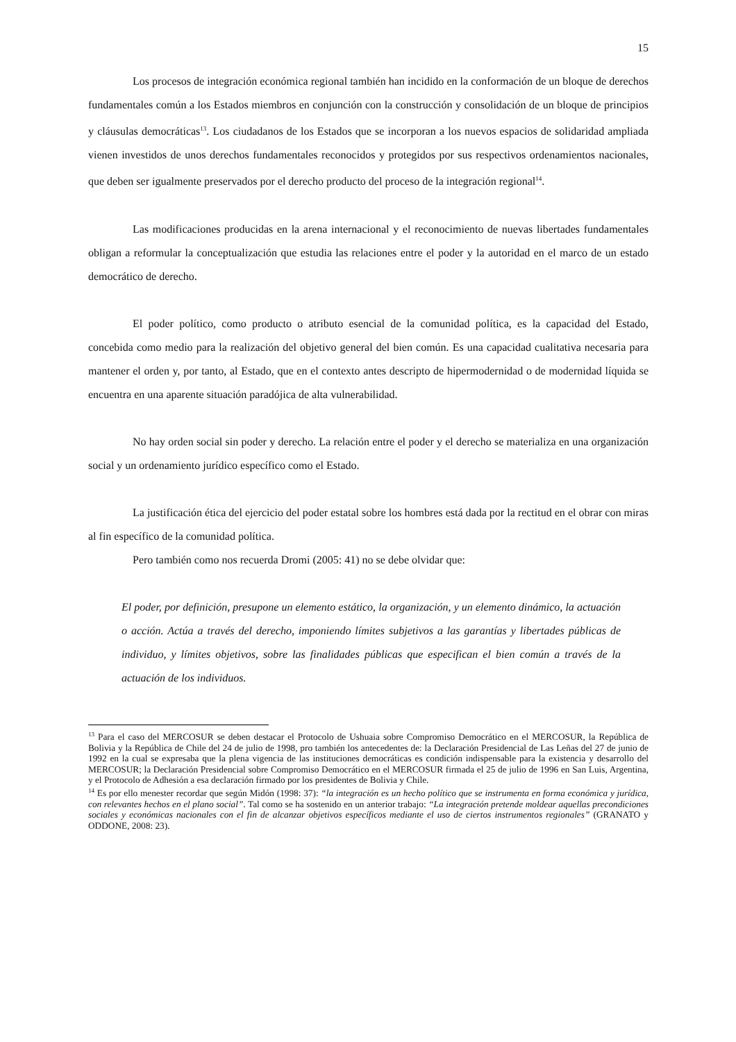15
Los procesos de integración económica regional también han incidido en la conformación de un bloque de derechos fundamentales común a los Estados miembros en conjunción con la construcción y consolidación de un bloque de principios y cláusulas democráticas<sup>13</sup>. Los ciudadanos de los Estados que se incorporan a los nuevos espacios de solidaridad ampliada vienen investidos de unos derechos fundamentales reconocidos y protegidos por sus respectivos ordenamientos nacionales, que deben ser igualmente preservados por el derecho producto del proceso de la integración regional<sup>14</sup>.
Las modificaciones producidas en la arena internacional y el reconocimiento de nuevas libertades fundamentales obligan a reformular la conceptualización que estudia las relaciones entre el poder y la autoridad en el marco de un estado democrático de derecho.
El poder político, como producto o atributo esencial de la comunidad política, es la capacidad del Estado, concebida como medio para la realización del objetivo general del bien común. Es una capacidad cualitativa necesaria para mantener el orden y, por tanto, al Estado, que en el contexto antes descripto de hipermodernidad o de modernidad líquida se encuentra en una aparente situación paradójica de alta vulnerabilidad.
No hay orden social sin poder y derecho. La relación entre el poder y el derecho se materializa en una organización social y un ordenamiento jurídico específico como el Estado.
La justificación ética del ejercicio del poder estatal sobre los hombres está dada por la rectitud en el obrar con miras al fin específico de la comunidad política.
Pero también como nos recuerda Dromi (2005: 41) no se debe olvidar que:
El poder, por definición, presupone un elemento estático, la organización, y un elemento dinámico, la actuación o acción. Actúa a través del derecho, imponiendo límites subjetivos a las garantías y libertades públicas de individuo, y límites objetivos, sobre las finalidades públicas que especifican el bien común a través de la actuación de los individuos.
<sup>13</sup> Para el caso del MERCOSUR se deben destacar el Protocolo de Ushuaia sobre Compromiso Democrático en el MERCOSUR, la República de Bolivia y la República de Chile del 24 de julio de 1998, pro también los antecedentes de: la Declaración Presidencial de Las Leñas del 27 de junio de 1992 en la cual se expresaba que la plena vigencia de las instituciones democráticas es condición indispensable para la existencia y desarrollo del MERCOSUR; la Declaración Presidencial sobre Compromiso Democrático en el MERCOSUR firmada el 25 de julio de 1996 en San Luis, Argentina, y el Protocolo de Adhesión a esa declaración firmado por los presidentes de Bolivia y Chile.
<sup>14</sup> Es por ello menester recordar que según Midón (1998: 37): “la integración es un hecho político que se instrumenta en forma económica y jurídica, con relevantes hechos en el plano social”. Tal como se ha sostenido en un anterior trabajo: “La integración pretende moldear aquellas precondiciones sociales y económicas nacionales con el fin de alcanzar objetivos específicos mediante el uso de ciertos instrumentos regionales” (GRANATO y ODDONE, 2008: 23).